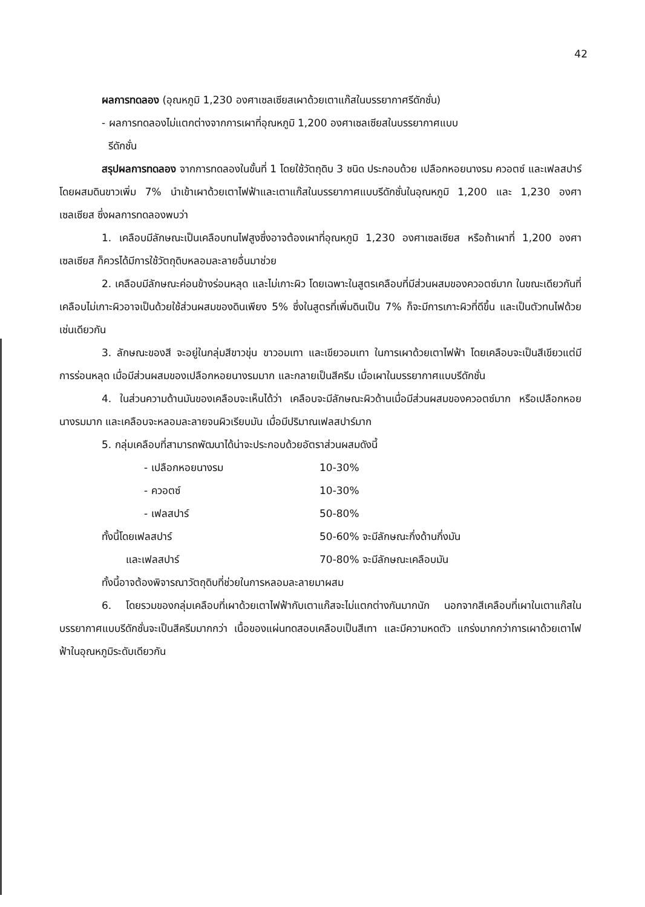42
ผลการทดลอง (อุณหภูมิ 1,230 องศาเซลเซียสเผาด้วยเตาแก๊สในบรรยากาศรีดักชั่น)
- ผลการทดลองไม่แตกต่างจากการเผาที่อุณหภูมิ 1,200 องศาเซลเซียสในบรรยากาศแบบ
รีดักชั่น
สรุปผลการทดลอง จากการทดลองในขั้นที่ 1 โดยใช้วัตถุดิบ 3 ชนิด ประกอบด้วย เปลือกหอยนางรม ควอตซ์ และเฟลสปาร์ โดยผสมดินขาวเพิ่ม 7% นำเข้าเผาด้วยเตาไฟฟ้าและเตาแก๊สในบรรยากาศแบบรีดักชั่นในอุณหภูมิ 1,200 และ 1,230 องศาเซลเซียส ซึ่งผลการทดลองพบว่า
1. เคลือบมีลักษณะเป็นเคลือบทนไฟสูงซึ่งอาจต้องเผาที่อุณหภูมิ 1,230 องศาเซลเซียส หรือถ้าเผาที่ 1,200 องศาเซลเซียส ก็ควรได้มีการใช้วัตถุดิบหลอมละลายอื่นมาช่วย
2. เคลือบมีลักษณะค่อนข้างร่อนหลุด และไม่เกาะผิว โดยเฉพาะในสูตรเคลือบที่มีส่วนผสมของควอตซ์มาก ในขณะเดียวกันที่เคลือบไม่เกาะผิวอาจเป็นด้วยใช้ส่วนผสมของดินเพียง 5% ซึ่งในสูตรที่เพิ่มดินเป็น 7% ก็จะมีการเกาะผิวที่ดีขึ้น และเป็นตัวทนไฟด้วยเช่นเดียวกัน
3. ลักษณะของสี จะอยู่ในกลุ่มสีขาวขุ่น ขาวอมเทา และเขียวอมเทา ในการเผาด้วยเตาไฟฟ้า โดยเคลือบจะเป็นสีเขียวแต่มีการร่อนหลุด เมื่อมีส่วนผสมของเปลือกหอยนางรมมาก และกลายเป็นสีครีม เมื่อเผาในบรรยากาศแบบรีดักชั่น
4. ในส่วนความด้านมันของเคลือบจะเห็นได้ว่า เคลือบจะมีลักษณะผิวด้านเมื่อมีส่วนผสมของควอตซ์มาก หรือเปลือกหอยนางรมมาก และเคลือบจะหลอมละลายจนผิวเรียบมัน เมื่อมีปริมาณเฟลสปาร์มาก
5. กลุ่มเคลือบที่สามารถพัฒนาได้น่าจะประกอบด้วยอัตราส่วนผสมดังนี้
- เปลือกหอยนางรม 10-30%
- ควอตซ์ 10-30%
- เฟลสปาร์ 50-80%
ทั้งนี้โดยเฟลสปาร์ 50-60% จะมีลักษณะกึ่งด้านกึ่งมัน
และเฟลสปาร์ 70-80% จะมีลักษณะเคลือบมัน
ทั้งนี้อาจต้องพิจารณาวัตถุดิบที่ช่วยในการหลอมละลายมาผสม
6. โดยรวมของกลุ่มเคลือบที่เผาด้วยเตาไฟฟ้ากับเตาแก๊สจะไม่แตกต่างกันมากนัก นอกจากสีเคลือบที่เผาในเตาแก๊สในบรรยากาศแบบรีดักชั่นจะเป็นสีครีมมากกว่า เนื้อของแผ่นทดสอบเคลือบเป็นสีเทา และมีความหดตัว แกร่งมากกว่าการเผาด้วยเตาไฟฟ้าในอุณหภูมิระดับเดียวกัน